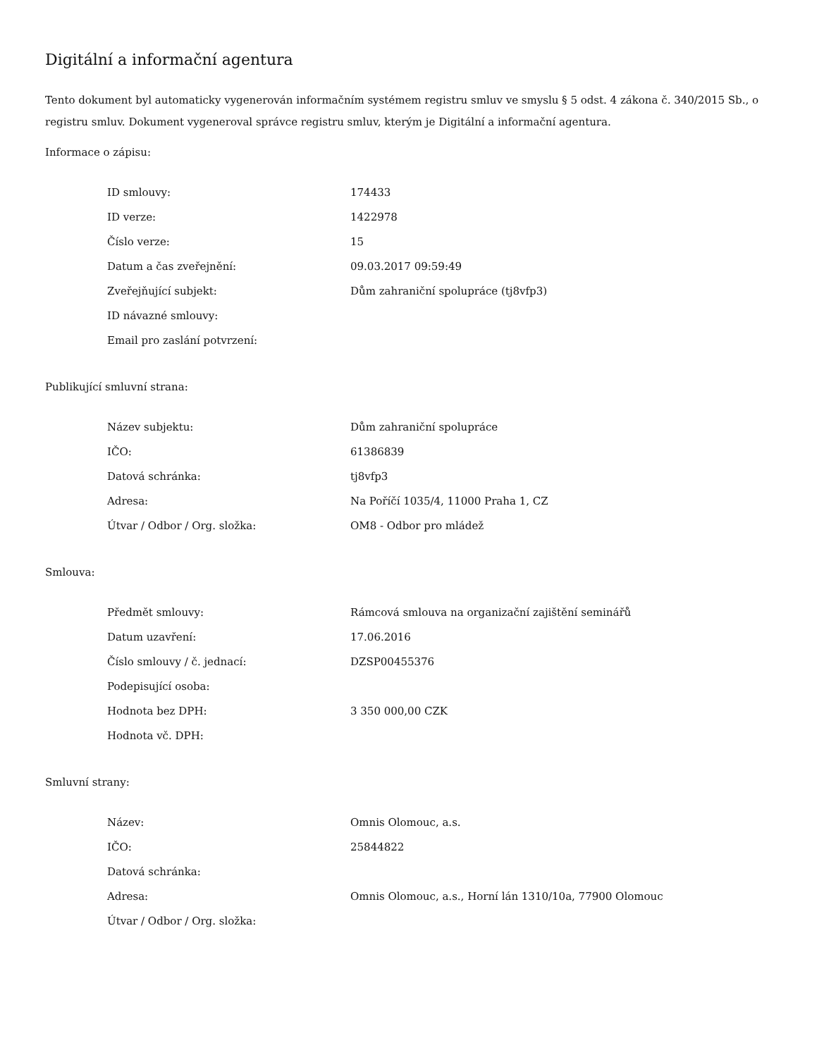Digitální a informační agentura
Tento dokument byl automaticky vygenerován informačním systémem registru smluv ve smyslu § 5 odst. 4 zákona č. 340/2015 Sb., o registru smluv. Dokument vygeneroval správce registru smluv, kterým je Digitální a informační agentura.
Informace o zápisu:
| ID smlouvy: | 174433 |
| ID verze: | 1422978 |
| Číslo verze: | 15 |
| Datum a čas zveřejnění: | 09.03.2017 09:59:49 |
| Zveřejňující subjekt: | Dům zahraniční spolupráce (tj8vfp3) |
| ID návazné smlouvy: | |
| Email pro zaslání potvrzení: | |
Publikující smluvní strana:
| Název subjektu: | Dům zahraniční spolupráce |
| IČO: | 61386839 |
| Datová schránka: | tj8vfp3 |
| Adresa: | Na Poříčí 1035/4, 11000 Praha 1, CZ |
| Útvar / Odbor / Org. složka: | OM8 - Odbor pro mládež |
Smlouva:
| Předmět smlouvy: | Rámcová smlouva na organizační zajištění seminářů |
| Datum uzavření: | 17.06.2016 |
| Číslo smlouvy / č. jednací: | DZSP00455376 |
| Podepisující osoba: | |
| Hodnota bez DPH: | 3 350 000,00 CZK |
| Hodnota vč. DPH: | |
Smluvní strany:
| Název: | Omnis Olomouc, a.s. |
| IČO: | 25844822 |
| Datová schránka: | |
| Adresa: | Omnis Olomouc, a.s., Horní lán 1310/10a, 77900 Olomouc |
| Útvar / Odbor / Org. složka: | |